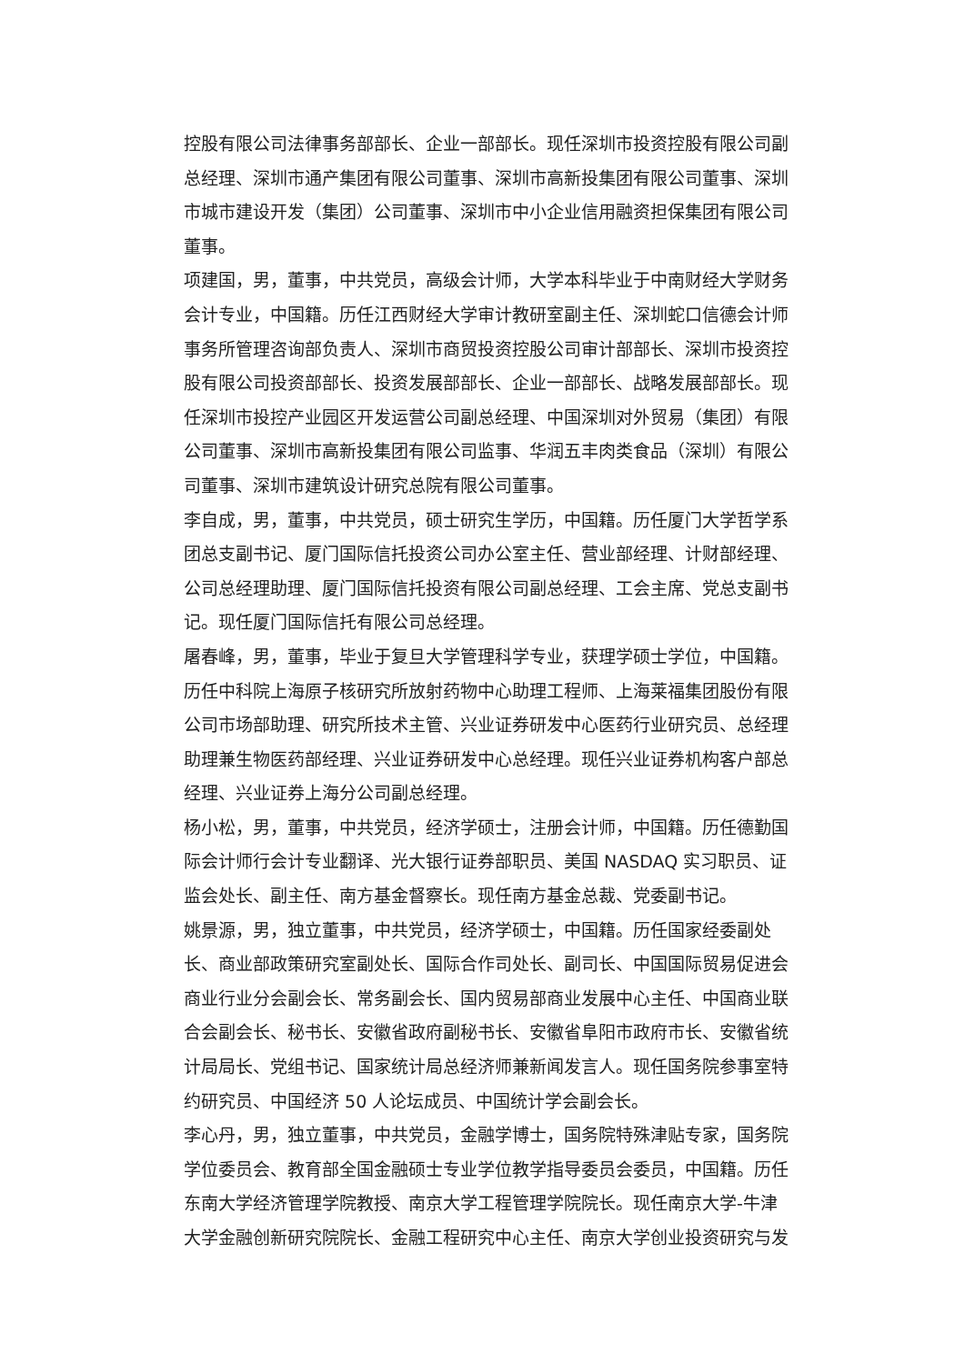控股有限公司法律事务部部长、企业一部部长。现任深圳市投资控股有限公司副总经理、深圳市通产集团有限公司董事、深圳市高新投集团有限公司董事、深圳市城市建设开发（集团）公司董事、深圳市中小企业信用融资担保集团有限公司董事。
项建国，男，董事，中共党员，高级会计师，大学本科毕业于中南财经大学财务会计专业，中国籍。历任江西财经大学审计教研室副主任、深圳蛇口信德会计师事务所管理咨询部负责人、深圳市商贸投资控股公司审计部部长、深圳市投资控股有限公司投资部部长、投资发展部部长、企业一部部长、战略发展部部长。现任深圳市投控产业园区开发运营公司副总经理、中国深圳对外贸易（集团）有限公司董事、深圳市高新投集团有限公司监事、华润五丰肉类食品（深圳）有限公司董事、深圳市建筑设计研究总院有限公司董事。
李自成，男，董事，中共党员，硕士研究生学历，中国籍。历任厦门大学哲学系团总支副书记、厦门国际信托投资公司办公室主任、营业部经理、计财部经理、公司总经理助理、厦门国际信托投资有限公司副总经理、工会主席、党总支副书记。现任厦门国际信托有限公司总经理。
屠春峰，男，董事，毕业于复旦大学管理科学专业，获理学硕士学位，中国籍。历任中科院上海原子核研究所放射药物中心助理工程师、上海莱福集团股份有限公司市场部助理、研究所技术主管、兴业证券研发中心医药行业研究员、总经理助理兼生物医药部经理、兴业证券研发中心总经理。现任兴业证券机构客户部总经理、兴业证券上海分公司副总经理。
杨小松，男，董事，中共党员，经济学硕士，注册会计师，中国籍。历任德勤国际会计师行会计专业翻译、光大银行证券部职员、美国 NASDAQ 实习职员、证监会处长、副主任、南方基金督察长。现任南方基金总裁、党委副书记。
姚景源，男，独立董事，中共党员，经济学硕士，中国籍。历任国家经委副处长、商业部政策研究室副处长、国际合作司处长、副司长、中国国际贸易促进会商业行业分会副会长、常务副会长、国内贸易部商业发展中心主任、中国商业联合会副会长、秘书长、安徽省政府副秘书长、安徽省阜阳市政府市长、安徽省统计局局长、党组书记、国家统计局总经济师兼新闻发言人。现任国务院参事室特约研究员、中国经济 50 人论坛成员、中国统计学会副会长。
李心丹，男，独立董事，中共党员，金融学博士，国务院特殊津贴专家，国务院学位委员会、教育部全国金融硕士专业学位教学指导委员会委员，中国籍。历任东南大学经济管理学院教授、南京大学工程管理学院院长。现任南京大学-牛津大学金融创新研究院院长、金融工程研究中心主任、南京大学创业投资研究与发